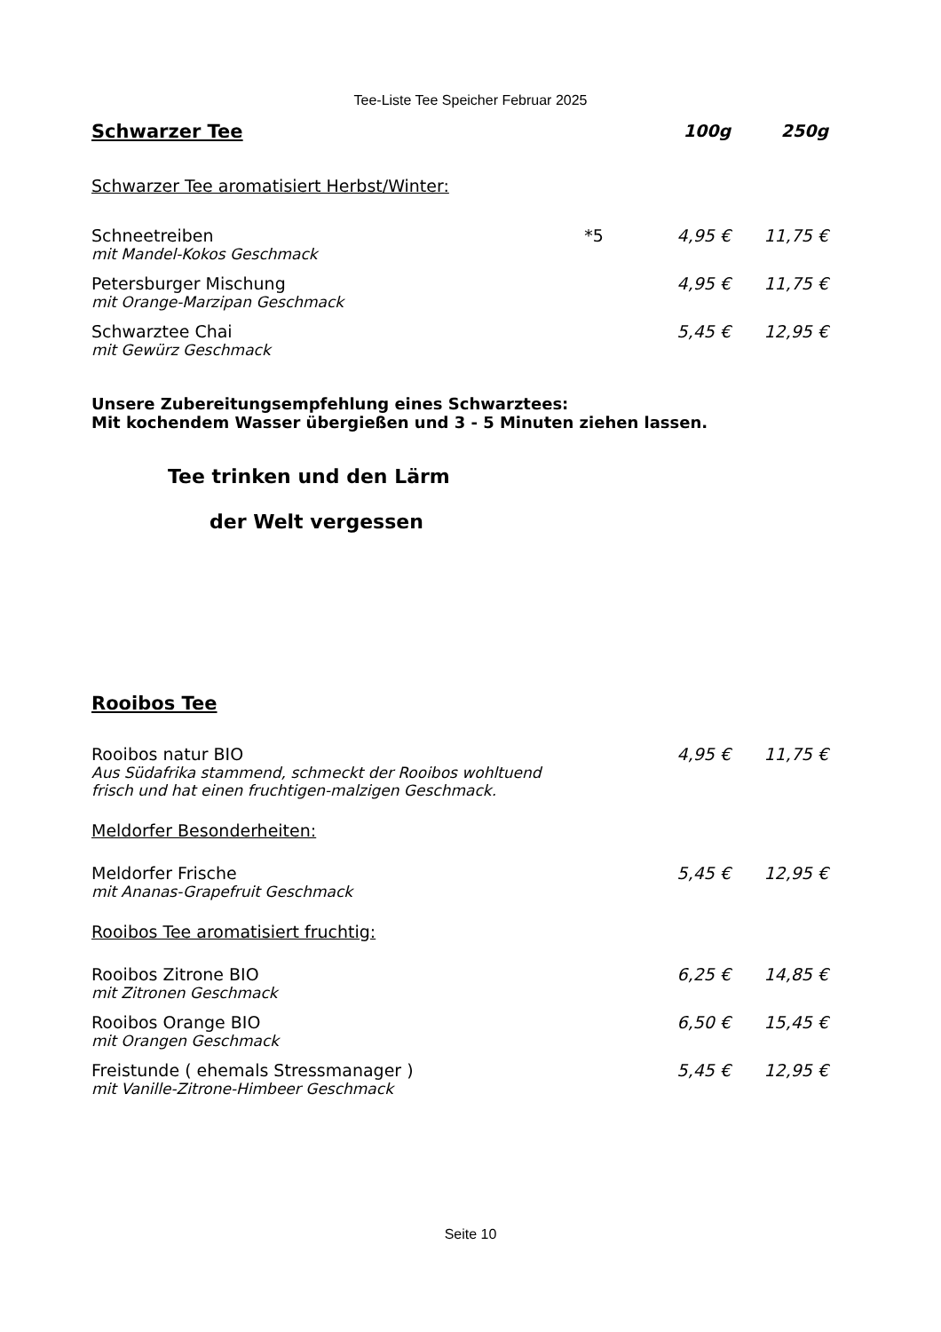Tee-Liste Tee Speicher Februar 2025
| Schwarzer Tee | | 100g | 250g |
| --- | --- | --- | --- |
| Schwarzer Tee aromatisiert Herbst/Winter: | | | |
| Schneetreiben | *5 | 4,95 € | 11,75 € |
| mit Mandel-Kokos Geschmack | | | |
| Petersburger Mischung | | 4,95 € | 11,75 € |
| mit Orange-Marzipan Geschmack | | | |
| Schwarztee Chai | | 5,45 € | 12,95 € |
| mit Gewürz Geschmack | | | |
Unsere Zubereitungsempfehlung eines Schwarztees:
Mit kochendem Wasser übergießen und 3 - 5 Minuten ziehen lassen.
Tee trinken und den Lärm
der Welt vergessen
| Rooibos Tee | | |
| Rooibos natur BIO | 4,95 € | 11,75 € |
| Aus Südafrika stammend, schmeckt der Rooibos wohltuend frisch und hat einen fruchtigen-malzigen Geschmack. | | |
| Meldorfer Besonderheiten: | | |
| Meldorfer Frische | 5,45 € | 12,95 € |
| mit Ananas-Grapefruit Geschmack | | |
| Rooibos Tee aromatisiert fruchtig: | | |
| Rooibos Zitrone BIO | 6,25 € | 14,85 € |
| mit Zitronen Geschmack | | |
| Rooibos Orange BIO | 6,50 € | 15,45 € |
| mit Orangen Geschmack | | |
| Freistunde ( ehemals Stressmanager ) | 5,45 € | 12,95 € |
| mit Vanille-Zitrone-Himbeer Geschmack | | |
Seite 10